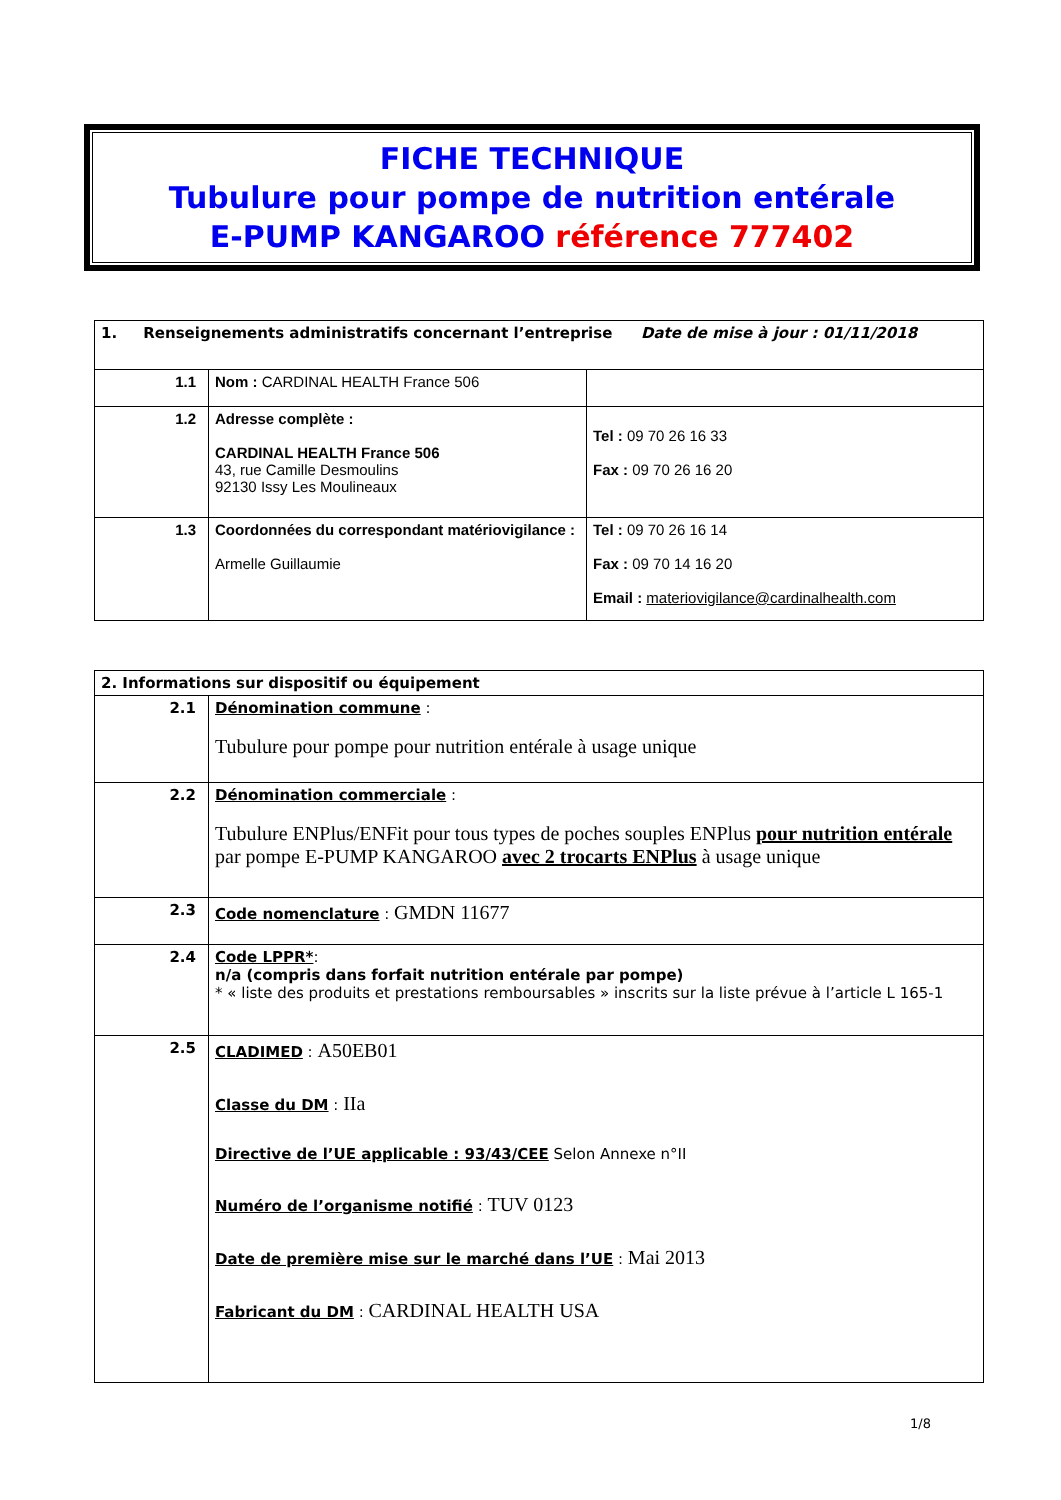FICHE TECHNIQUE
Tubulure pour pompe de nutrition entérale
E-PUMP KANGAROO référence 777402
| 1. Renseignements administratifs concernant l’entreprise Date de mise à jour : 01/11/2018 | | |
| 1.1 | Nom : CARDINAL HEALTH France 506 | |
| 1.2 | Adresse complète : CARDINAL HEALTH France 506 43, rue Camille Desmoulins 92130 Issy Les Moulineaux | Tel : 09 70 26 16 33 Fax : 09 70 26 16 20 |
| 1.3 | Coordonnées du correspondant matériovigilance : Armelle Guillaumie | Tel : 09 70 26 16 14 Fax : 09 70 14 16 20 Email : materiovigilance@cardinalhealth.com |
| 2. Informations sur dispositif ou équipement | |
| 2.1 | Dénomination commune : Tubulure pour pompe pour nutrition entérale à usage unique |
| 2.2 | Dénomination commerciale : Tubulure ENPlus/ENFit pour tous types de poches souples ENPlus pour nutrition entérale par pompe E-PUMP KANGAROO avec 2 trocarts ENPlus à usage unique |
| 2.3 | Code nomenclature : GMDN 11677 |
| 2.4 | Code LPPR* : n/a (compris dans forfait nutrition entérale par pompe) * « liste des produits et prestations remboursables » inscrits sur la liste prévue à l’article L 165-1 |
| 2.5 | CLADIMED : A50EB01 Classe du DM : IIa Directive de l’UE applicable : 93/43/CEE Selon Annexe n°II Numéro de l’organisme notifié : TUV 0123 Date de première mise sur le marché dans l’UE : Mai 2013 Fabricant du DM : CARDINAL HEALTH USA |
1/8